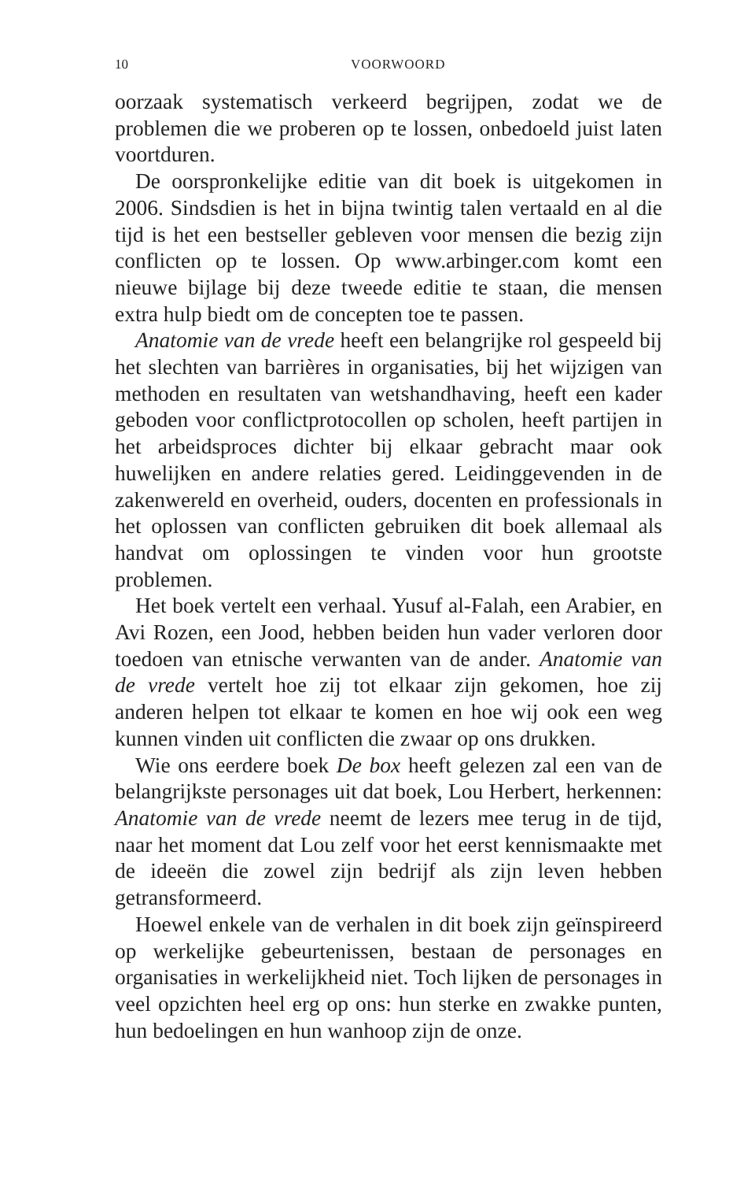10 VOORWOORD
oorzaak systematisch verkeerd begrijpen, zodat we de problemen die we proberen op te lossen, onbedoeld juist laten voortduren.
De oorspronkelijke editie van dit boek is uitgekomen in 2006. Sindsdien is het in bijna twintig talen vertaald en al die tijd is het een bestseller gebleven voor mensen die bezig zijn conflicten op te lossen. Op www.arbinger.com komt een nieuwe bijlage bij deze tweede editie te staan, die mensen extra hulp biedt om de concepten toe te passen.
Anatomie van de vrede heeft een belangrijke rol gespeeld bij het slechten van barrières in organisaties, bij het wijzigen van methoden en resultaten van wetshandhaving, heeft een kader geboden voor conflictprotocollen op scholen, heeft partijen in het arbeidsproces dichter bij elkaar gebracht maar ook huwelijken en andere relaties gered. Leidinggevenden in de zakenwereld en overheid, ouders, docenten en professionals in het oplossen van conflicten gebruiken dit boek allemaal als handvat om oplossingen te vinden voor hun grootste problemen.
Het boek vertelt een verhaal. Yusuf al-Falah, een Arabier, en Avi Rozen, een Jood, hebben beiden hun vader verloren door toedoen van etnische verwanten van de ander. Anatomie van de vrede vertelt hoe zij tot elkaar zijn gekomen, hoe zij anderen helpen tot elkaar te komen en hoe wij ook een weg kunnen vinden uit conflicten die zwaar op ons drukken.
Wie ons eerdere boek De box heeft gelezen zal een van de belangrijkste personages uit dat boek, Lou Herbert, herkennen: Anatomie van de vrede neemt de lezers mee terug in de tijd, naar het moment dat Lou zelf voor het eerst kennismaakte met de ideeën die zowel zijn bedrijf als zijn leven hebben getransformeerd.
Hoewel enkele van de verhalen in dit boek zijn geïnspireerd op werkelijke gebeurtenissen, bestaan de personages en organisaties in werkelijkheid niet. Toch lijken de personages in veel opzichten heel erg op ons: hun sterke en zwakke punten, hun bedoelingen en hun wanhoop zijn de onze.